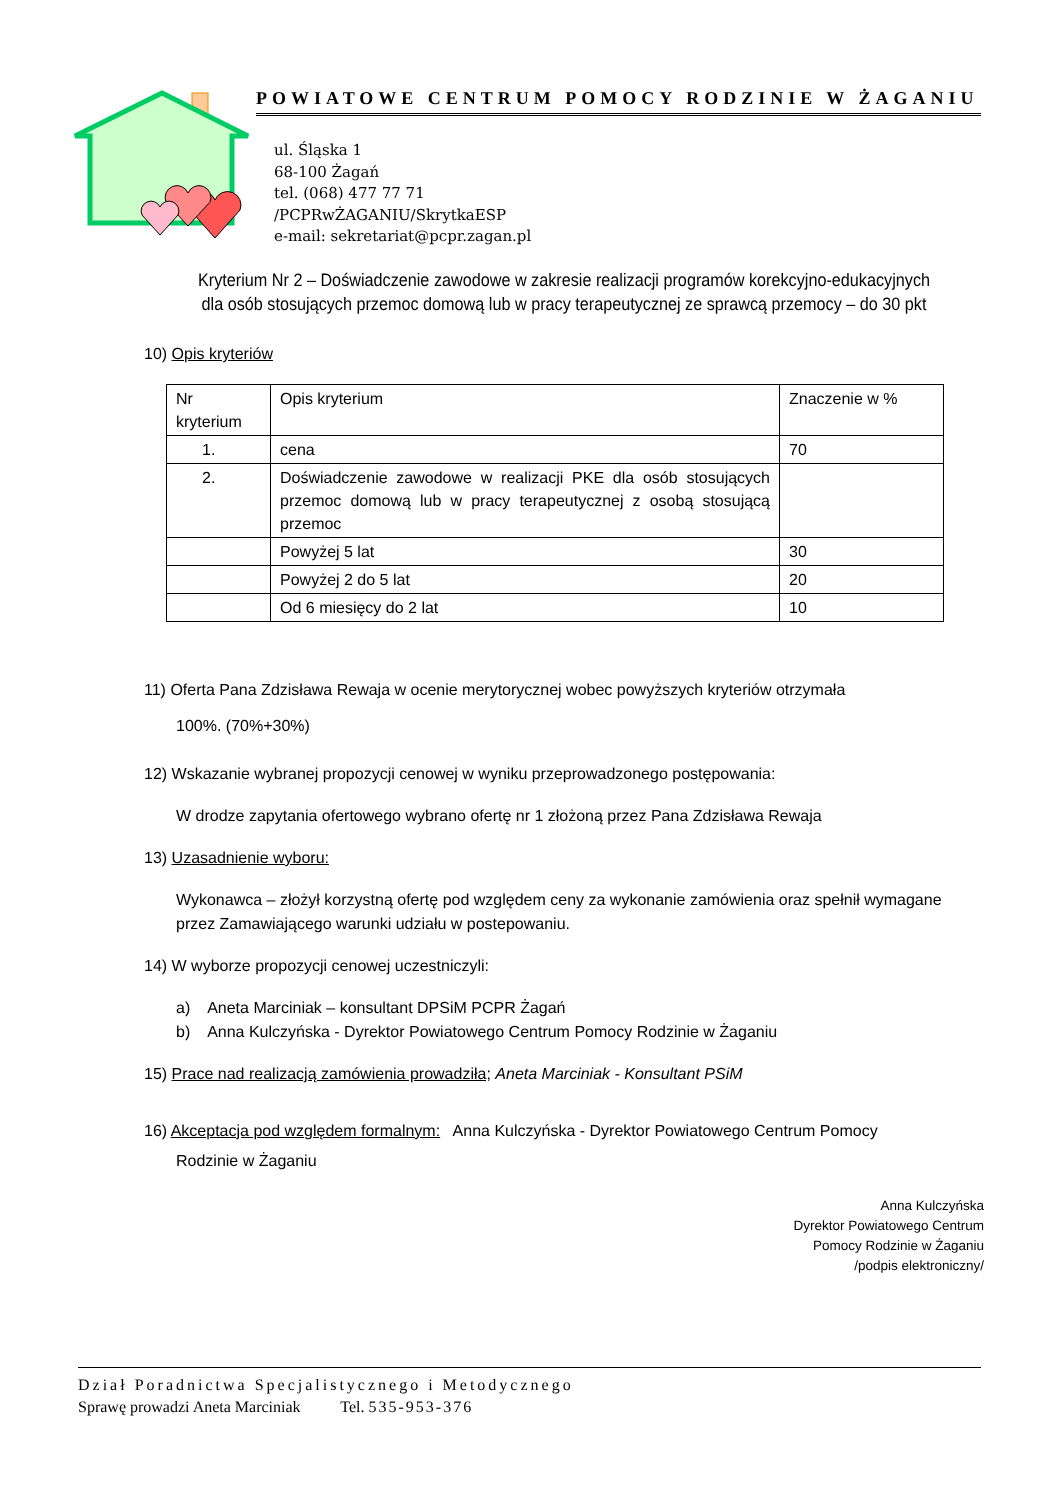POWIATOWE CENTRUM POMOCY RODZINIE W ŻAGANIU
ul. Śląska 1
68-100 Żagań
tel. (068) 477 77 71
/PCPRwŻAGANIU/SkrytkaESP
e-mail: sekretariat@pcpr.zagan.pl
Kryterium Nr 2 – Doświadczenie zawodowe w zakresie realizacji programów korekcyjno-edukacyjnych dla osób stosujących przemoc domową lub w pracy terapeutycznej ze sprawcą przemocy – do 30 pkt
10) Opis kryteriów
| Nr kryterium | Opis kryterium | Znaczenie w % |
| 1. | cena | 70 |
| 2. | Doświadczenie zawodowe w realizacji PKE dla osób stosujących przemoc domową lub w pracy terapeutycznej z osobą stosującą przemoc | |
| | Powyżej 5 lat | 30 |
| | Powyżej 2 do 5 lat | 20 |
| | Od 6 miesięcy do 2 lat | 10 |
11) Oferta Pana Zdzisława Rewaja w ocenie merytorycznej wobec powyższych kryteriów otrzymała
100%. (70%+30%)
12) Wskazanie wybranej propozycji cenowej w wyniku przeprowadzonego postępowania:
W drodze zapytania ofertowego wybrano ofertę nr 1 złożoną przez Pana Zdzisława Rewaja
13) Uzasadnienie wyboru:
Wykonawca – złożył korzystną ofertę pod względem ceny za wykonanie zamówienia oraz spełnił wymagane przez Zamawiającego warunki udziału w postepowaniu.
14) W wyborze propozycji cenowej uczestniczyli:
a) Aneta Marciniak – konsultant DPSiM PCPR Żagań
b) Anna Kulczyńska - Dyrektor Powiatowego Centrum Pomocy Rodzinie w Żaganiu
15) Prace nad realizacją zamówienia prowadziła; Aneta Marciniak - Konsultant PSiM
16) Akceptacja pod względem formalnym: Anna Kulczyńska - Dyrektor Powiatowego Centrum Pomocy
Rodzinie w Żaganiu
Anna Kulczyńska
Dyrektor Powiatowego Centrum
Pomocy Rodzinie w Żaganiu
/podpis elektroniczny/
Dział Poradnictwa Specjalistycznego i Metodycznego
Sprawę prowadzi Aneta Marciniak Tel. 535-953-376